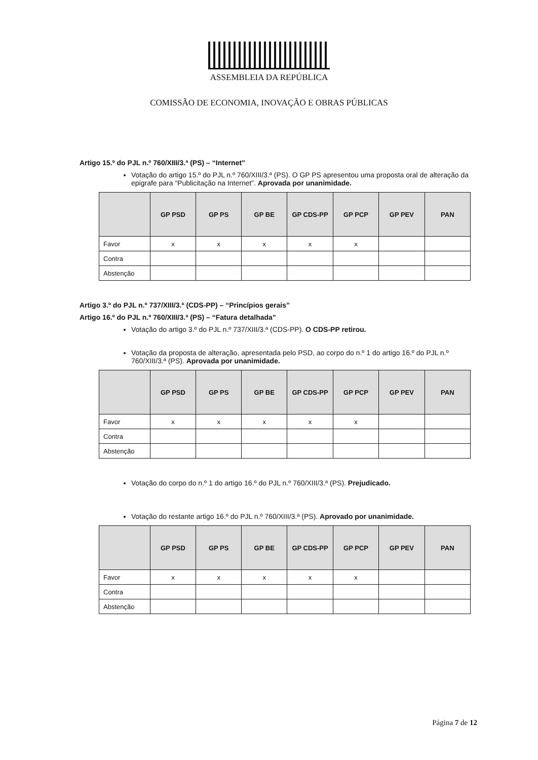ASSEMBLEIA DA REPÚBLICA
COMISSÃO DE ECONOMIA, INOVAÇÃO E OBRAS PÚBLICAS
Artigo 15.º do PJL n.º 760/XIII/3.ª (PS) – “Internet”
Votação do artigo 15.º do PJL n.º 760/XIII/3.ª (PS). O GP PS apresentou uma proposta oral de alteração da epigrafe para “Publicitação na Internet”. Aprovada por unanimidade.
| | GP PSD | GP PS | GP BE | GP CDS-PP | GP PCP | GP PEV | PAN |
| --- | --- | --- | --- | --- | --- | --- | --- |
| Favor | x | x | x | x | x | | |
| Contra | | | | | | | |
| Abstenção | | | | | | | |
Artigo 3.º do PJL n.º 737/XIII/3.ª (CDS-PP) – “Princípios gerais”
Artigo 16.º do PJL n.º 760/XIII/3.ª (PS) – “Fatura detalhada”
Votação do artigo 3.º do PJL n.º 737/XIII/3.ª (CDS-PP). O CDS-PP retirou.
Votação da proposta de alteração, apresentada pelo PSD, ao corpo do n.º 1 do artigo 16.º do PJL n.º 760/XIII/3.ª (PS). Aprovada por unanimidade.
| | GP PSD | GP PS | GP BE | GP CDS-PP | GP PCP | GP PEV | PAN |
| --- | --- | --- | --- | --- | --- | --- | --- |
| Favor | x | x | x | x | x | | |
| Contra | | | | | | | |
| Abstenção | | | | | | | |
Votação do corpo do n.º 1 do artigo 16.º do PJL n.º 760/XIII/3.ª (PS). Prejudicado.
Votação do restante artigo 16.º do PJL n.º 760/XIII/3.ª (PS). Aprovado por unanimidade.
| | GP PSD | GP PS | GP BE | GP CDS-PP | GP PCP | GP PEV | PAN |
| --- | --- | --- | --- | --- | --- | --- | --- |
| Favor | x | x | x | x | x | | |
| Contra | | | | | | | |
| Abstenção | | | | | | | |
Página 7 de 12